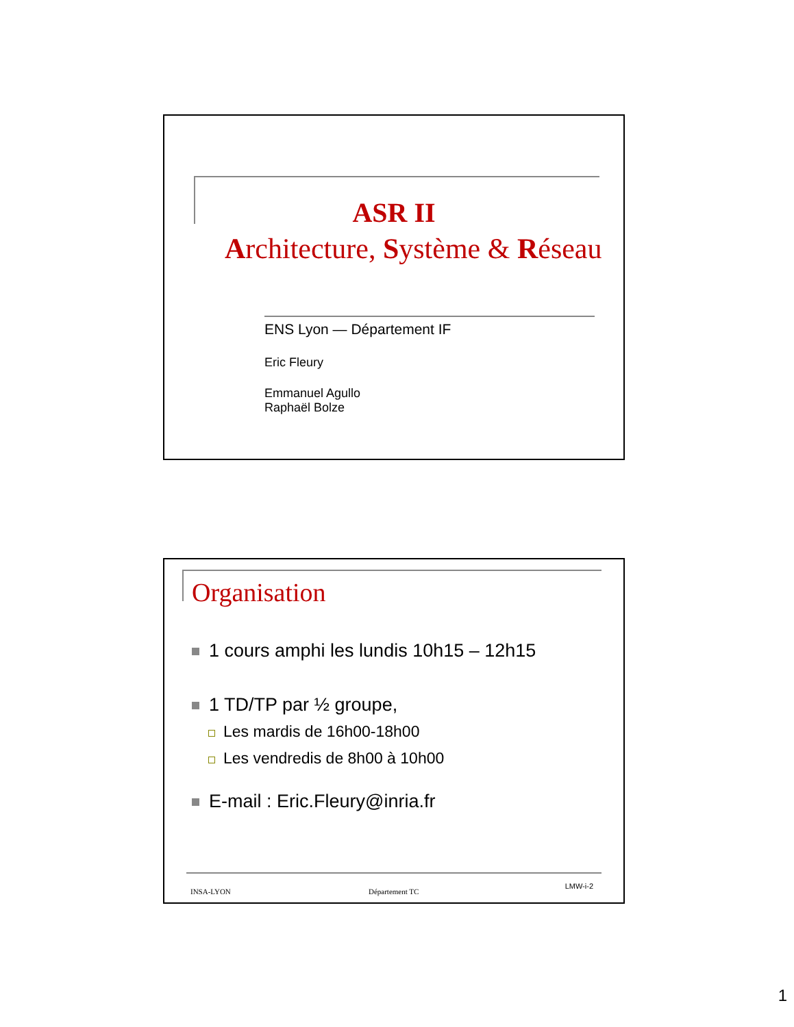ASR II
Architecture, Système & Réseau
ENS Lyon — Département IF
Eric Fleury
Emmanuel Agullo
Raphaël Bolze
Organisation
1 cours amphi les lundis 10h15 – 12h15
1 TD/TP par ½ groupe,
Les mardis de 16h00-18h00
Les vendredis de 8h00 à 10h00
E-mail : Eric.Fleury@inria.fr
INSA-LYON Département TC
LMW-i-2
1